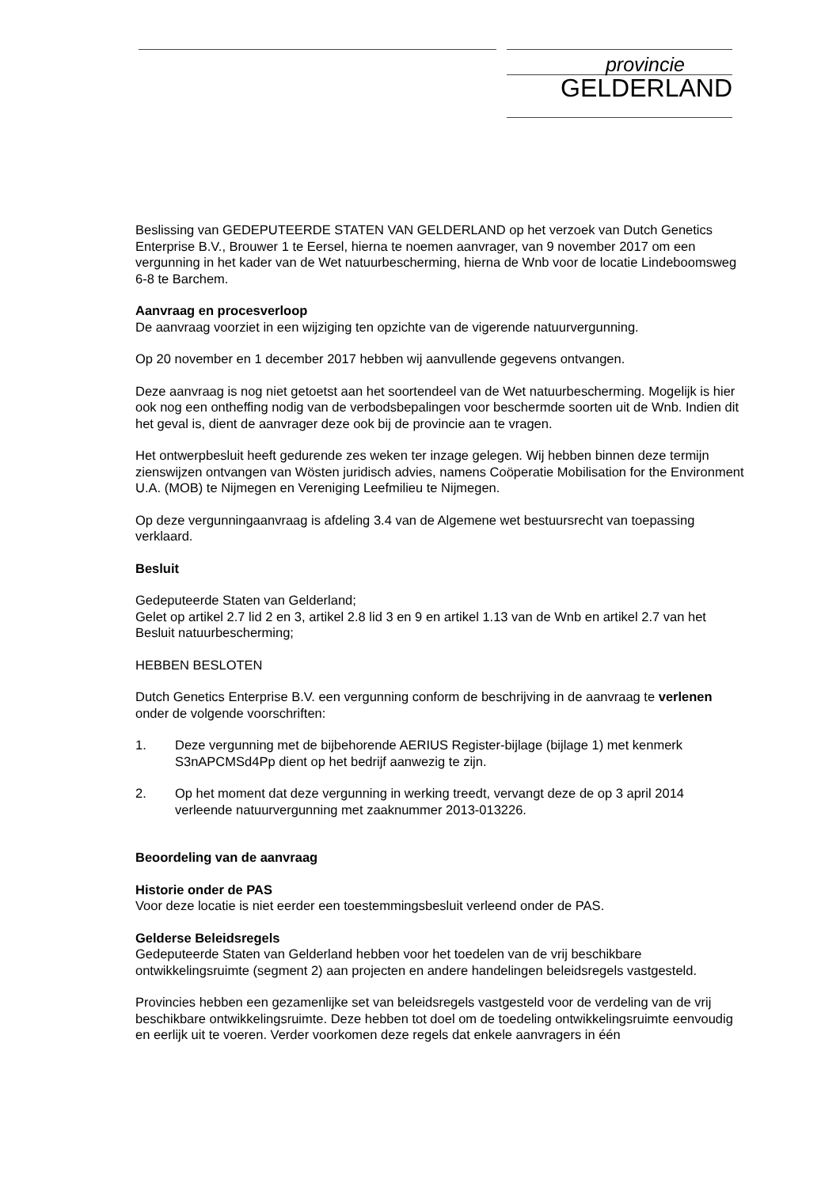provincie
GELDERLAND
Beslissing van GEDEPUTEERDE STATEN VAN GELDERLAND op het verzoek van Dutch Genetics Enterprise B.V., Brouwer 1 te Eersel, hierna te noemen aanvrager, van 9 november 2017 om een vergunning in het kader van de Wet natuurbescherming, hierna de Wnb voor de locatie Lindeboomsweg 6-8 te Barchem.
Aanvraag en procesverloop
De aanvraag voorziet in een wijziging ten opzichte van de vigerende natuurvergunning.
Op 20 november en 1 december 2017 hebben wij aanvullende gegevens ontvangen.
Deze aanvraag is nog niet getoetst aan het soortendeel van de Wet natuurbescherming. Mogelijk is hier ook nog een ontheffing nodig van de verbodsbepalingen voor beschermde soorten uit de Wnb. Indien dit het geval is, dient de aanvrager deze ook bij de provincie aan te vragen.
Het ontwerpbesluit heeft gedurende zes weken ter inzage gelegen. Wij hebben binnen deze termijn zienswijzen ontvangen van Wösten juridisch advies, namens Coöperatie Mobilisation for the Environment U.A. (MOB) te Nijmegen en Vereniging Leefmilieu te Nijmegen.
Op deze vergunningaanvraag is afdeling 3.4 van de Algemene wet bestuursrecht van toepassing verklaard.
Besluit
Gedeputeerde Staten van Gelderland;
Gelet op artikel 2.7 lid 2 en 3, artikel 2.8 lid 3 en 9 en artikel 1.13 van de Wnb en artikel 2.7 van het Besluit natuurbescherming;
HEBBEN BESLOTEN
Dutch Genetics Enterprise B.V. een vergunning conform de beschrijving in de aanvraag te verlenen onder de volgende voorschriften:
1. Deze vergunning met de bijbehorende AERIUS Register-bijlage (bijlage 1) met kenmerk S3nAPCMSd4Pp dient op het bedrijf aanwezig te zijn.
2. Op het moment dat deze vergunning in werking treedt, vervangt deze de op 3 april 2014 verleende natuurvergunning met zaaknummer 2013-013226.
Beoordeling van de aanvraag
Historie onder de PAS
Voor deze locatie is niet eerder een toestemmingsbesluit verleend onder de PAS.
Gelderse Beleidsregels
Gedeputeerde Staten van Gelderland hebben voor het toedelen van de vrij beschikbare ontwikkelingsruimte (segment 2) aan projecten en andere handelingen beleidsregels vastgesteld.
Provincies hebben een gezamenlijke set van beleidsregels vastgesteld voor de verdeling van de vrij beschikbare ontwikkelingsruimte. Deze hebben tot doel om de toedeling ontwikkelingsruimte eenvoudig en eerlijk uit te voeren. Verder voorkomen deze regels dat enkele aanvragers in één